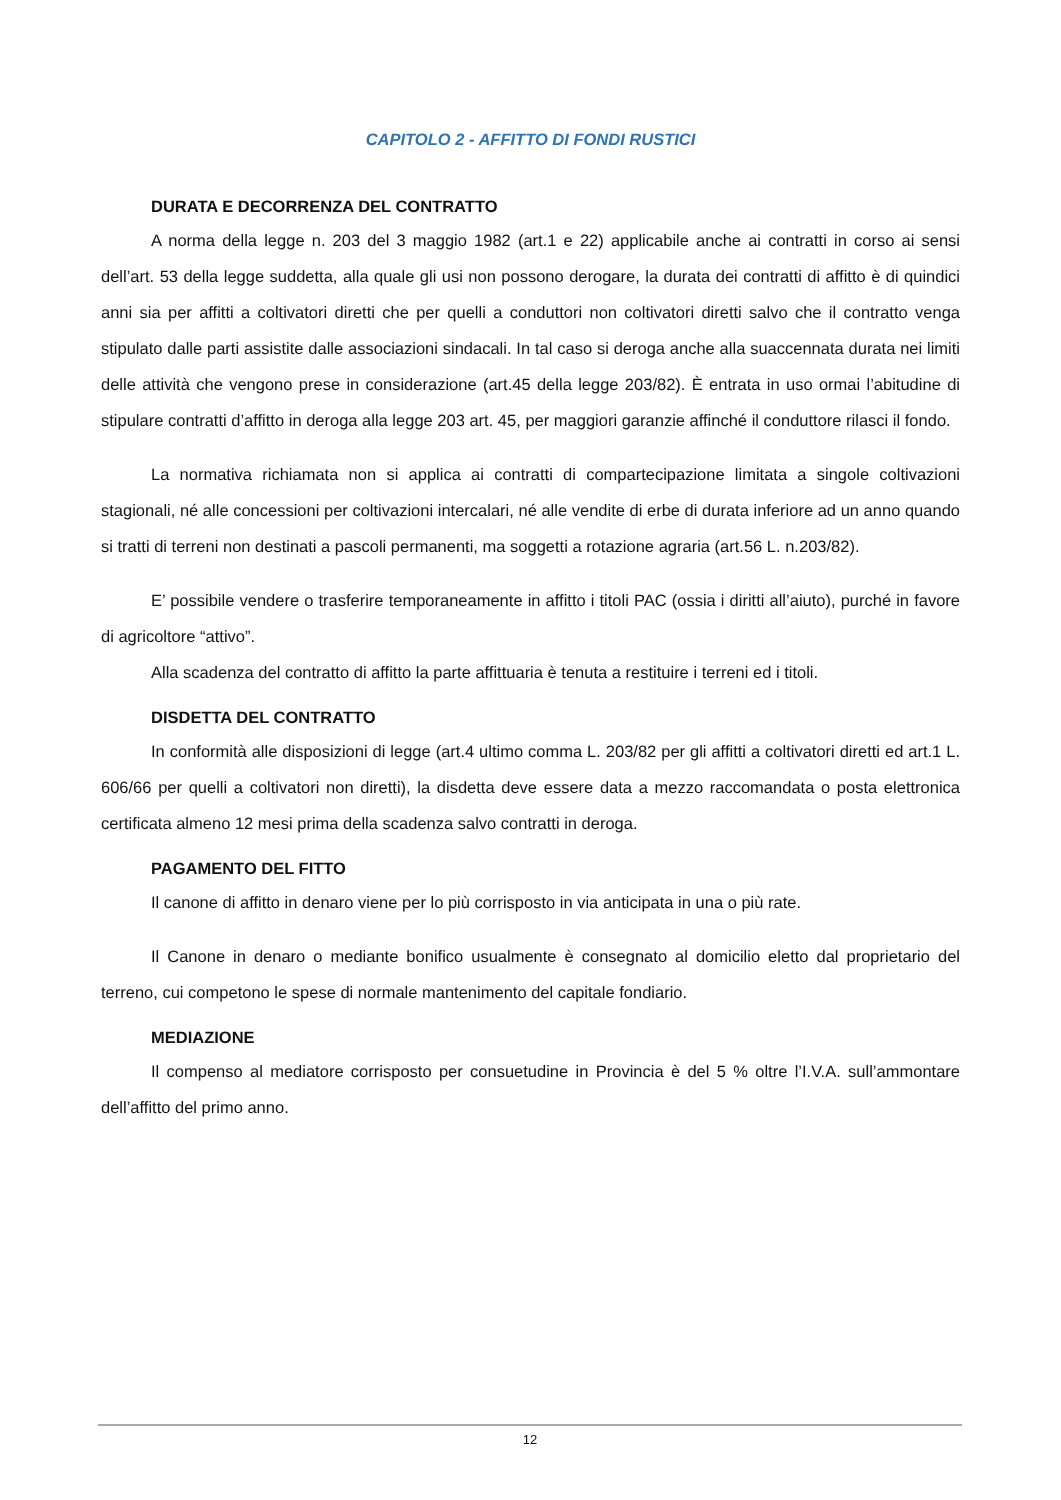CAPITOLO 2 - AFFITTO DI FONDI RUSTICI
DURATA E DECORRENZA DEL CONTRATTO
A norma della legge n. 203 del 3 maggio 1982 (art.1 e 22) applicabile anche ai contratti in corso ai sensi dell’art. 53 della legge suddetta, alla quale gli usi non possono derogare, la durata dei contratti di affitto è di quindici anni sia per affitti a coltivatori diretti che per quelli a conduttori non coltivatori diretti salvo che il contratto venga stipulato dalle parti assistite dalle associazioni sindacali. In tal caso si deroga anche alla suaccennata durata nei limiti delle attività che vengono prese in considerazione (art.45 della legge 203/82). È entrata in uso ormai l’abitudine di stipulare contratti d’affitto in deroga alla legge 203 art. 45, per maggiori garanzie affinché il conduttore rilasci il fondo.
La normativa richiamata non si applica ai contratti di compartecipazione limitata a singole coltivazioni stagionali, né alle concessioni per coltivazioni intercalari, né alle vendite di erbe di durata inferiore ad un anno quando si tratti di terreni non destinati a pascoli permanenti, ma soggetti a rotazione agraria (art.56 L. n.203/82).
E’ possibile vendere o trasferire temporaneamente in affitto i titoli PAC (ossia i diritti all’aiuto), purché in favore di agricoltore “attivo”.
Alla scadenza del contratto di affitto la parte affittuaria è tenuta a restituire i terreni ed i titoli.
DISDETTA DEL CONTRATTO
In conformità alle disposizioni di legge (art.4 ultimo comma L. 203/82 per gli affitti a coltivatori diretti ed art.1 L. 606/66 per quelli a coltivatori non diretti), la disdetta deve essere data a mezzo raccomandata o posta elettronica certificata almeno 12 mesi prima della scadenza salvo contratti in deroga.
PAGAMENTO DEL FITTO
Il canone di affitto in denaro viene per lo più corrisposto in via anticipata in una o più rate.
Il Canone in denaro o mediante bonifico usualmente è consegnato al domicilio eletto dal proprietario del terreno, cui competono le spese di normale mantenimento del capitale fondiario.
MEDIAZIONE
Il compenso al mediatore corrisposto per consuetudine in Provincia è del 5 % oltre l’I.V.A. sull’ammontare dell’affitto del primo anno.
12